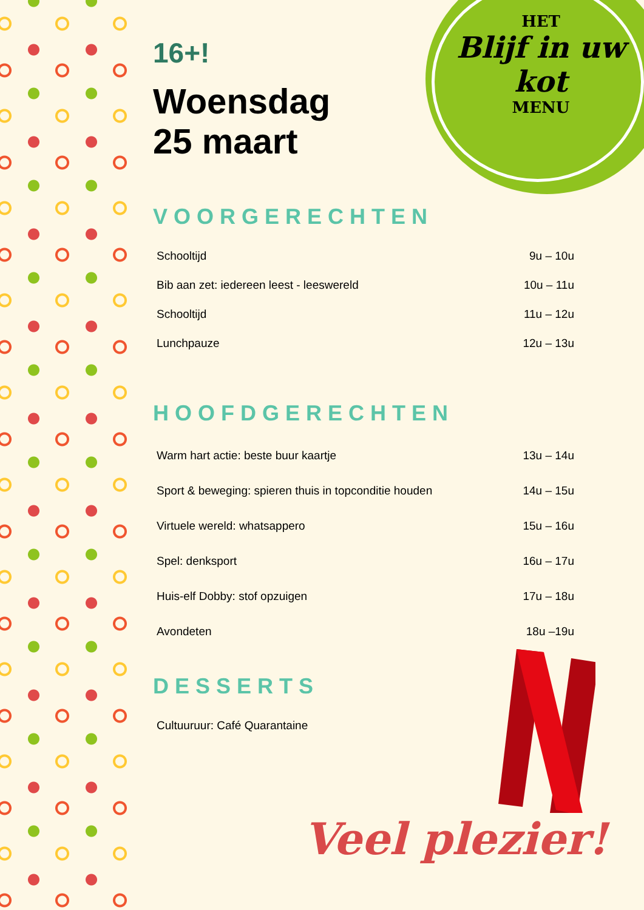HET
Blijf in uw kot
MENU
16+!
Woensdag
25 maart
VOORGERECHTEN
| Schooltijd | 9u – 10u |
| Bib aan zet: iedereen leest - leeswereld | 10u – 11u |
| Schooltijd | 11u – 12u |
| Lunchpauze | 12u – 13u |
HOOFDGERECHTEN
| Warm hart actie: beste buur kaartje | 13u – 14u |
| Sport & beweging: spieren thuis in topconditie houden | 14u – 15u |
| Virtuele wereld: whatsappero | 15u – 16u |
| Spel: denksport | 16u – 17u |
| Huis-elf Dobby: stof opzuigen | 17u – 18u |
| Avondeten | 18u –19u |
DESSERTS
| Cultuuruur: Café Quarantaine |
Veel plezier!